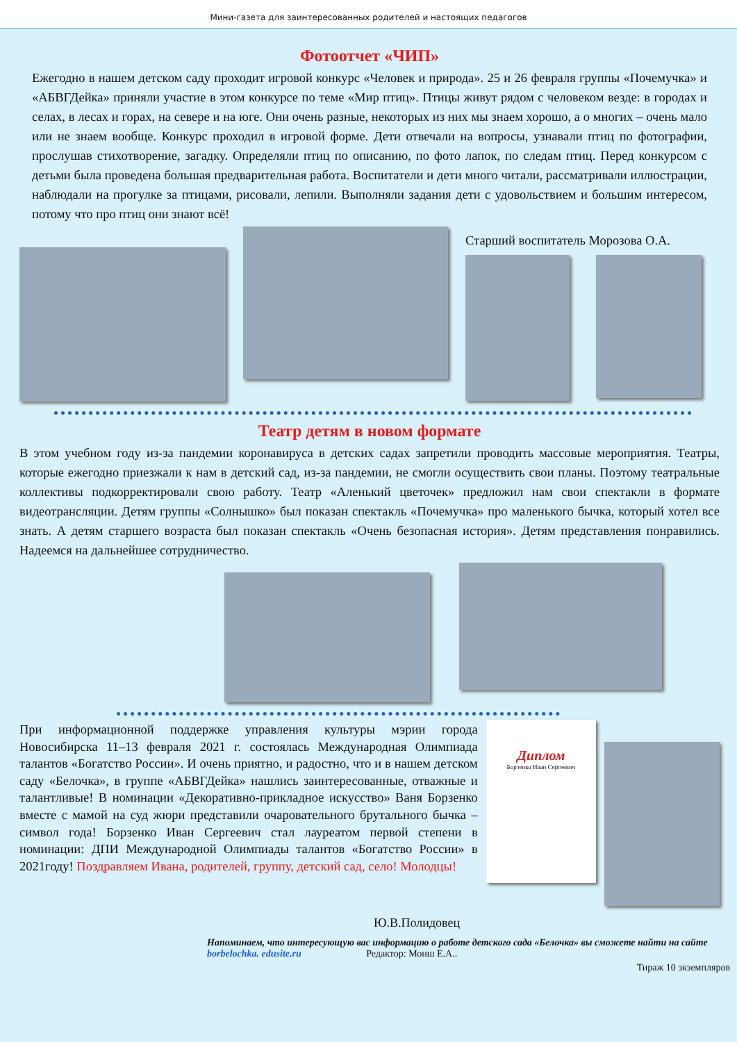Мини-газета для заинтересованных родителей и настоящих педагогов
Фотоотчет «ЧИП»
Ежегодно в нашем детском саду проходит игровой конкурс «Человек и природа». 25 и 26 февраля группы «Почемучка» и «АБВГДейка» приняли участие в этом конкурсе по теме «Мир птиц». Птицы живут рядом с человеком везде: в городах и селах, в лесах и горах, на севере и на юге. Они очень разные, некоторых из них мы знаем хорошо, а о многих – очень мало или не знаем вообще. Конкурс проходил в игровой форме. Дети отвечали на вопросы, узнавали птиц по фотографии, прослушав стихотворение, загадку. Определяли птиц по описанию, по фото лапок, по следам птиц. Перед конкурсом с детьми была проведена большая предварительная работа. Воспитатели и дети много читали, рассматривали иллюстрации, наблюдали на прогулке за птицами, рисовали, лепили. Выполняли задания дети с удовольствием и большим интересом, потому что про птиц они знают всё!
Старший воспитатель Морозова О.А.
Театр детям в новом формате
В этом учебном году из-за пандемии коронавируса в детских садах запретили проводить массовые мероприятия. Театры, которые ежегодно приезжали к нам в детский сад, из-за пандемии, не смогли осуществить свои планы. Поэтому театральные коллективы подкорректировали свою работу. Театр «Аленький цветочек» предложил нам свои спектакли в формате видеотрансляции. Детям группы «Солнышко» был показан спектакль «Почемучка» про маленького бычка, который хотел все знать. А детям старшего возраста был показан спектакль «Очень безопасная история». Детям представления понравились. Надеемся на дальнейшее сотрудничество.
При информационной поддержке управления культуры мэрии города Новосибирска 11–13 февраля 2021 г. состоялась Международная Олимпиада талантов «Богатство России». И очень приятно, и радостно, что и в нашем детском саду «Белочка», в группе «АБВГДейка» нашлись заинтересованные, отважные и талантливые! В номинации «Декоративно-прикладное искусство» Ваня Борзенко вместе с мамой на суд жюри представили очаровательного брутального бычка – символ года! Борзенко Иван Сергеевич стал лауреатом первой степени в номинации: ДПИ Международной Олимпиады талантов «Богатство России» в 2021году! Поздравляем Ивана, родителей, группу, детский сад, село! Молодцы!
Диплом
Борзенко Иван Сергеевич
Ю.В.Полидовец
Напоминаем, что интересующую вас информацию о работе детского сада «Белочка» вы сможете найти на сайте borbelochka. edusite.ru Редактор: Монш Е.А..
Тираж 10 экземпляров